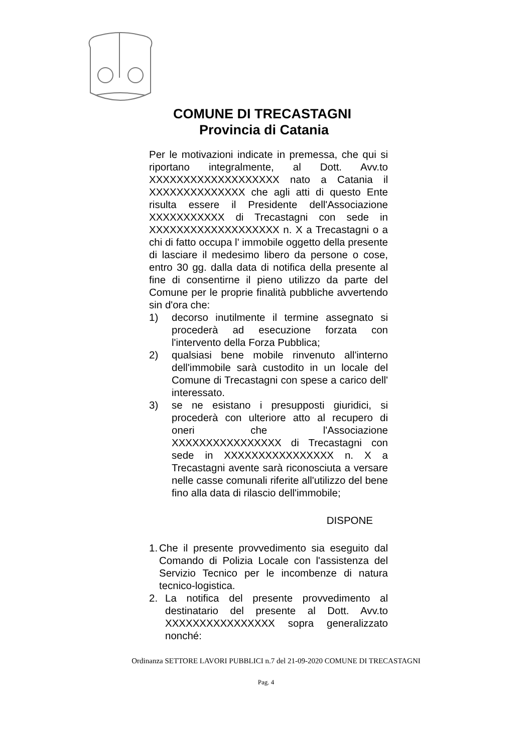COMUNE DI TRECASTAGNI
Provincia di Catania
Per le motivazioni indicate in premessa, che qui si riportano integralmente, al Dott. Avv.to XXXXXXXXXXXXXXXXXXX nato a Catania il XXXXXXXXXXXXXX che agli atti di questo Ente risulta essere il Presidente dell'Associazione XXXXXXXXXXX di Trecastagni con sede in XXXXXXXXXXXXXXXXXXX n. X a Trecastagni o a chi di fatto occupa l' immobile oggetto della presente di lasciare il medesimo libero da persone o cose, entro 30 gg. dalla data di notifica della presente al fine di consentirne il pieno utilizzo da parte del Comune per le proprie finalità pubbliche avvertendo sin d'ora che:
1) decorso inutilmente il termine assegnato si procederà ad esecuzione forzata con l'intervento della Forza Pubblica;
2) qualsiasi bene mobile rinvenuto all'interno dell'immobile sarà custodito in un locale del Comune di Trecastagni con spese a carico dell' interessato.
3) se ne esistano i presupposti giuridici, si procederà con ulteriore atto al recupero di oneri che l'Associazione XXXXXXXXXXXXXXXX di Trecastagni con sede in XXXXXXXXXXXXXXXX n. X a Trecastagni avente sarà riconosciuta a versare nelle casse comunali riferite all'utilizzo del bene fino alla data di rilascio dell'immobile;
DISPONE
1. Che il presente provvedimento sia eseguito dal Comando di Polizia Locale con l'assistenza del Servizio Tecnico per le incombenze di natura tecnico-logistica.
2. La notifica del presente provvedimento al destinatario del presente al Dott. Avv.to XXXXXXXXXXXXXXXX sopra generalizzato nonché:
Ordinanza SETTORE LAVORI PUBBLICI n.7 del 21-09-2020 COMUNE DI TRECASTAGNI
Pag. 4